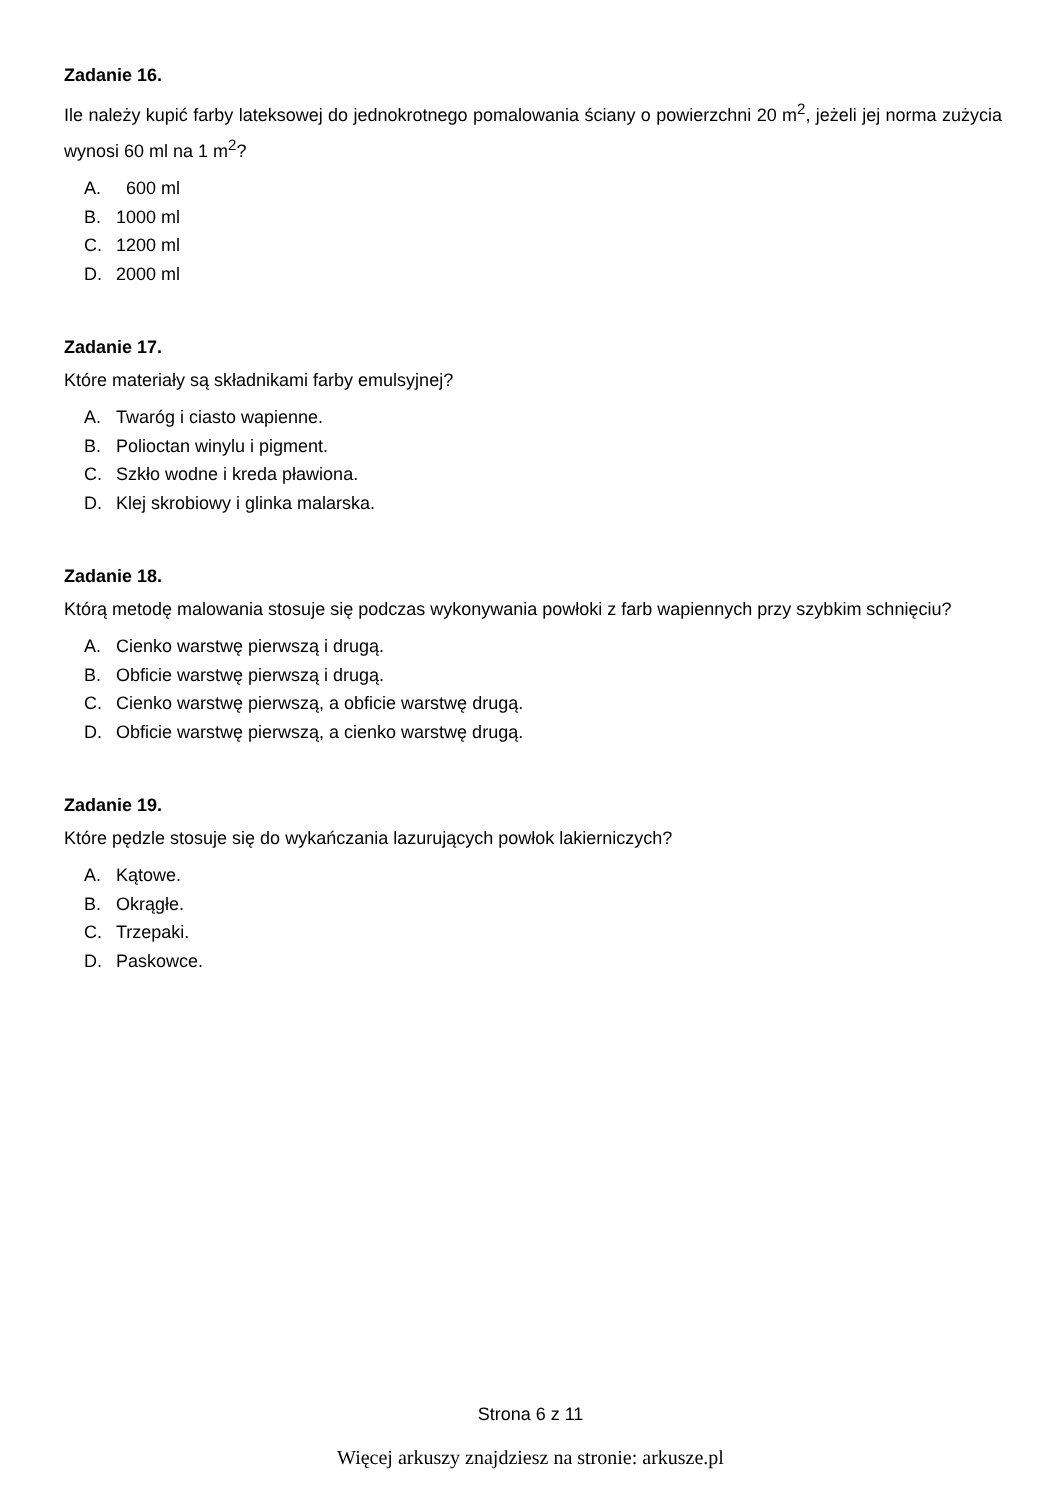Zadanie 16.
Ile należy kupić farby lateksowej do jednokrotnego pomalowania ściany o powierzchni 20 m<sup>2</sup>, jeżeli jej norma zużycia wynosi 60 ml na 1 m<sup>2</sup>?
A. 600 ml
B. 1000 ml
C. 1200 ml
D. 2000 ml
Zadanie 17.
Które materiały są składnikami farby emulsyjnej?
A. Twaróg i ciasto wapienne.
B. Polioctan winylu i pigment.
C. Szkło wodne i kreda pławiona.
D. Klej skrobiowy i glinka malarska.
Zadanie 18.
Którą metodę malowania stosuje się podczas wykonywania powłoki z farb wapiennych przy szybkim schnięciu?
A. Cienko warstwę pierwszą i drugą.
B. Obficie warstwę pierwszą i drugą.
C. Cienko warstwę pierwszą, a obficie warstwę drugą.
D. Obficie warstwę pierwszą, a cienko warstwę drugą.
Zadanie 19.
Które pędzle stosuje się do wykańczania lazurujących powłok lakierniczych?
A. Kątowe.
B. Okrągłe.
C. Trzepaki.
D. Paskowce.
Strona 6 z 11
Więcej arkuszy znajdziesz na stronie: arkusze.pl